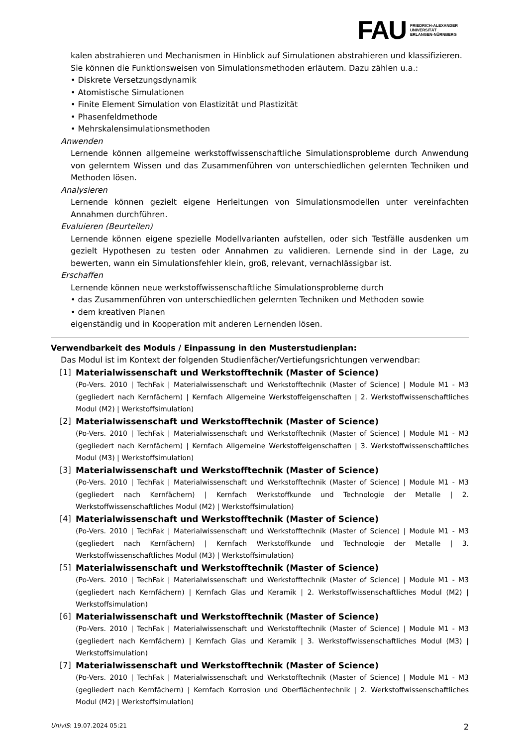FAU FRIEDRICH-ALEXANDER
UNIVERSITÄT
ERLANGEN-NÜRNBERG
kalen abstrahieren und Mechanismen in Hinblick auf Simulationen abstrahieren und klassifizieren.
Sie können die Funktionsweisen von Simulationsmethoden erläutern. Dazu zählen u.a.:
• Diskrete Versetzungsdynamik
• Atomistische Simulationen
• Finite Element Simulation von Elastizität und Plastizität
• Phasenfeldmethode
• Mehrskalensimulationsmethoden
Anwenden
Lernende können allgemeine werkstoffwissenschaftliche Simulationsprobleme durch Anwendung von gelerntem Wissen und das Zusammenführen von unterschiedlichen gelernten Techniken und Methoden lösen.
Analysieren
Lernende können gezielt eigene Herleitungen von Simulationsmodellen unter vereinfachten Annahmen durchführen.
Evaluieren (Beurteilen)
Lernende können eigene spezielle Modellvarianten aufstellen, oder sich Testfälle ausdenken um gezielt Hypothesen zu testen oder Annahmen zu validieren. Lernende sind in der Lage, zu bewerten, wann ein Simulationsfehler klein, groß, relevant, vernachlässigbar ist.
Erschaffen
Lernende können neue werkstoffwissenschaftliche Simulationsprobleme durch
• das Zusammenführen von unterschiedlichen gelernten Techniken und Methoden sowie
• dem kreativen Planen
eigenständig und in Kooperation mit anderen Lernenden lösen.
Verwendbarkeit des Moduls / Einpassung in den Musterstudienplan:
Das Modul ist im Kontext der folgenden Studienfächer/Vertiefungsrichtungen verwendbar:
[1] Materialwissenschaft und Werkstofftechnik (Master of Science)
(Po-Vers. 2010 | TechFak | Materialwissenschaft und Werkstofftechnik (Master of Science) | Module M1 - M3 (gegliedert nach Kernfächern) | Kernfach Allgemeine Werkstoffeigenschaften | 2. Werkstoffwissenschaftliches Modul (M2) | Werkstoffsimulation)
[2] Materialwissenschaft und Werkstofftechnik (Master of Science)
(Po-Vers. 2010 | TechFak | Materialwissenschaft und Werkstofftechnik (Master of Science) | Module M1 - M3 (gegliedert nach Kernfächern) | Kernfach Allgemeine Werkstoffeigenschaften | 3. Werkstoffwissenschaftliches Modul (M3) | Werkstoffsimulation)
[3] Materialwissenschaft und Werkstofftechnik (Master of Science)
(Po-Vers. 2010 | TechFak | Materialwissenschaft und Werkstofftechnik (Master of Science) | Module M1 - M3 (gegliedert nach Kernfächern) | Kernfach Werkstoffkunde und Technologie der Metalle | 2. Werkstoffwissenschaftliches Modul (M2) | Werkstoffsimulation)
[4] Materialwissenschaft und Werkstofftechnik (Master of Science)
(Po-Vers. 2010 | TechFak | Materialwissenschaft und Werkstofftechnik (Master of Science) | Module M1 - M3 (gegliedert nach Kernfächern) | Kernfach Werkstoffkunde und Technologie der Metalle | 3. Werkstoffwissenschaftliches Modul (M3) | Werkstoffsimulation)
[5] Materialwissenschaft und Werkstofftechnik (Master of Science)
(Po-Vers. 2010 | TechFak | Materialwissenschaft und Werkstofftechnik (Master of Science) | Module M1 - M3 (gegliedert nach Kernfächern) | Kernfach Glas und Keramik | 2. Werkstoffwissenschaftliches Modul (M2) | Werkstoffsimulation)
[6] Materialwissenschaft und Werkstofftechnik (Master of Science)
(Po-Vers. 2010 | TechFak | Materialwissenschaft und Werkstofftechnik (Master of Science) | Module M1 - M3 (gegliedert nach Kernfächern) | Kernfach Glas und Keramik | 3. Werkstoffwissenschaftliches Modul (M3) | Werkstoffsimulation)
[7] Materialwissenschaft und Werkstofftechnik (Master of Science)
(Po-Vers. 2010 | TechFak | Materialwissenschaft und Werkstofftechnik (Master of Science) | Module M1 - M3 (gegliedert nach Kernfächern) | Kernfach Korrosion und Oberflächentechnik | 2. Werkstoffwissenschaftliches Modul (M2) | Werkstoffsimulation)
UnivIS: 19.07.2024 05:21 2